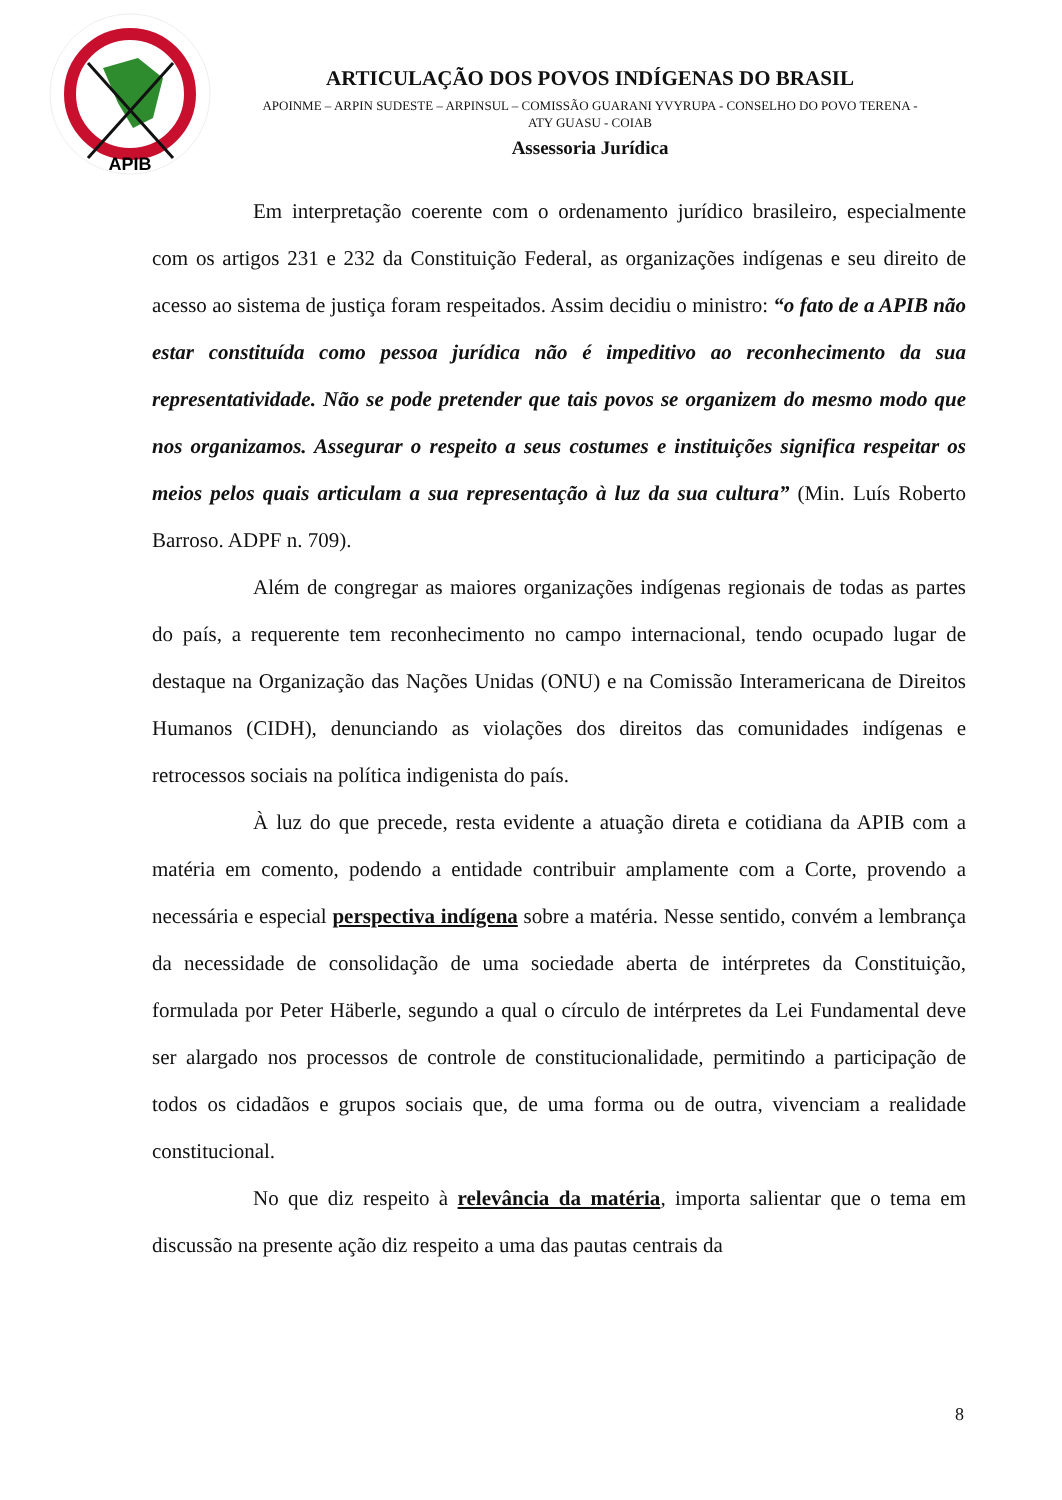APIB
ARTICULAÇÃO DOS POVOS INDÍGENAS DO BRASIL
APOINME – ARPIN SUDESTE – ARPINSUL – COMISSÃO GUARANI YVYRUPA - CONSELHO DO POVO TERENA -
ATY GUASU - COIAB
Assessoria Jurídica
Em interpretação coerente com o ordenamento jurídico brasileiro, especialmente com os artigos 231 e 232 da Constituição Federal, as organizações indígenas e seu direito de acesso ao sistema de justiça foram respeitados. Assim decidiu o ministro: “o fato de a APIB não estar constituída como pessoa jurídica não é impeditivo ao reconhecimento da sua representatividade. Não se pode pretender que tais povos se organizem do mesmo modo que nos organizamos. Assegurar o respeito a seus costumes e instituições significa respeitar os meios pelos quais articulam a sua representação à luz da sua cultura” (Min. Luís Roberto Barroso. ADPF n. 709).
Além de congregar as maiores organizações indígenas regionais de todas as partes do país, a requerente tem reconhecimento no campo internacional, tendo ocupado lugar de destaque na Organização das Nações Unidas (ONU) e na Comissão Interamericana de Direitos Humanos (CIDH), denunciando as violações dos direitos das comunidades indígenas e retrocessos sociais na política indigenista do país.
À luz do que precede, resta evidente a atuação direta e cotidiana da APIB com a matéria em comento, podendo a entidade contribuir amplamente com a Corte, provendo a necessária e especial perspectiva indígena sobre a matéria. Nesse sentido, convém a lembrança da necessidade de consolidação de uma sociedade aberta de intérpretes da Constituição, formulada por Peter Häberle, segundo a qual o círculo de intérpretes da Lei Fundamental deve ser alargado nos processos de controle de constitucionalidade, permitindo a participação de todos os cidadãos e grupos sociais que, de uma forma ou de outra, vivenciam a realidade constitucional.
No que diz respeito à relevância da matéria, importa salientar que o tema em discussão na presente ação diz respeito a uma das pautas centrais da
8